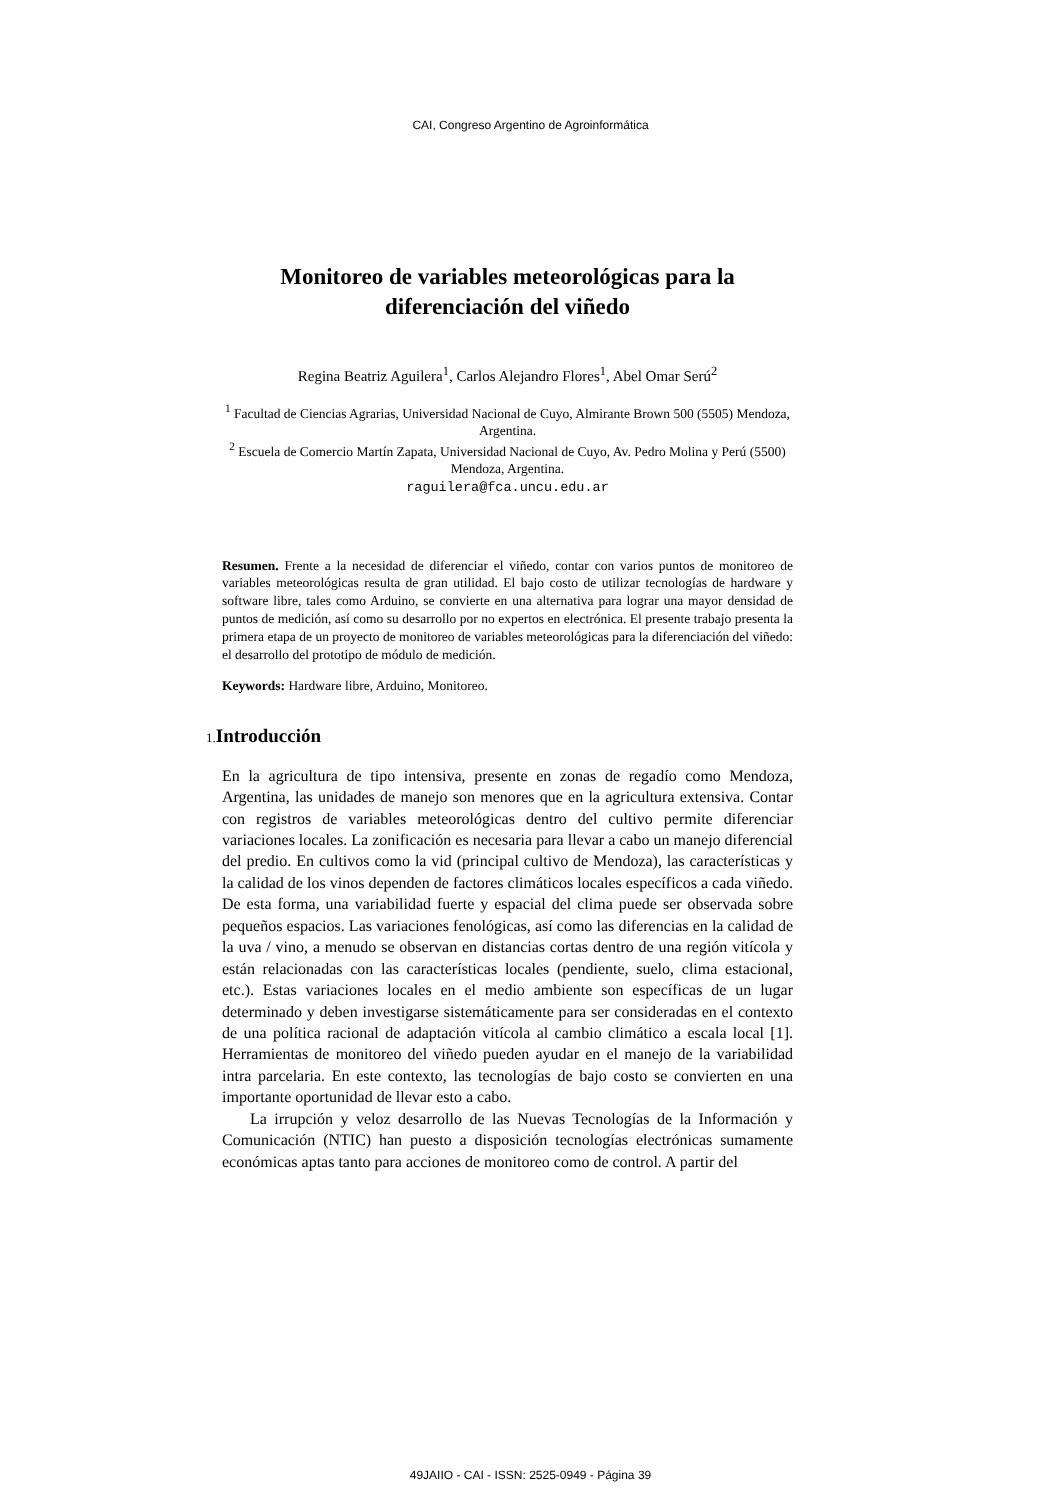CAI, Congreso Argentino de Agroinformática
Monitoreo de variables meteorológicas para la diferenciación del viñedo
Regina Beatriz Aguilera<sup>1</sup>, Carlos Alejandro Flores<sup>1</sup>, Abel Omar Serú<sup>2</sup>
<sup>1</sup> Facultad de Ciencias Agrarias, Universidad Nacional de Cuyo, Almirante Brown 500 (5505) Mendoza, Argentina.
<sup>2</sup> Escuela de Comercio Martín Zapata, Universidad Nacional de Cuyo, Av. Pedro Molina y Perú (5500) Mendoza, Argentina.
raguilera@fca.uncu.edu.ar
Resumen. Frente a la necesidad de diferenciar el viñedo, contar con varios puntos de monitoreo de variables meteorológicas resulta de gran utilidad. El bajo costo de utilizar tecnologías de hardware y software libre, tales como Arduino, se convierte en una alternativa para lograr una mayor densidad de puntos de medición, así como su desarrollo por no expertos en electrónica. El presente trabajo presenta la primera etapa de un proyecto de monitoreo de variables meteorológicas para la diferenciación del viñedo: el desarrollo del prototipo de módulo de medición.
Keywords: Hardware libre, Arduino, Monitoreo.
1. Introducción
En la agricultura de tipo intensiva, presente en zonas de regadío como Mendoza, Argentina, las unidades de manejo son menores que en la agricultura extensiva. Contar con registros de variables meteorológicas dentro del cultivo permite diferenciar variaciones locales. La zonificación es necesaria para llevar a cabo un manejo diferencial del predio. En cultivos como la vid (principal cultivo de Mendoza), las características y la calidad de los vinos dependen de factores climáticos locales específicos a cada viñedo. De esta forma, una variabilidad fuerte y espacial del clima puede ser observada sobre pequeños espacios. Las variaciones fenológicas, así como las diferencias en la calidad de la uva / vino, a menudo se observan en distancias cortas dentro de una región vitícola y están relacionadas con las características locales (pendiente, suelo, clima estacional, etc.). Estas variaciones locales en el medio ambiente son específicas de un lugar determinado y deben investigarse sistemáticamente para ser consideradas en el contexto de una política racional de adaptación vitícola al cambio climático a escala local [1]. Herramientas de monitoreo del viñedo pueden ayudar en el manejo de la variabilidad intra parcelaria. En este contexto, las tecnologías de bajo costo se convierten en una importante oportunidad de llevar esto a cabo.
La irrupción y veloz desarrollo de las Nuevas Tecnologías de la Información y Comunicación (NTIC) han puesto a disposición tecnologías electrónicas sumamente económicas aptas tanto para acciones de monitoreo como de control. A partir del
49JAIIO - CAI - ISSN: 2525-0949 - Página 39